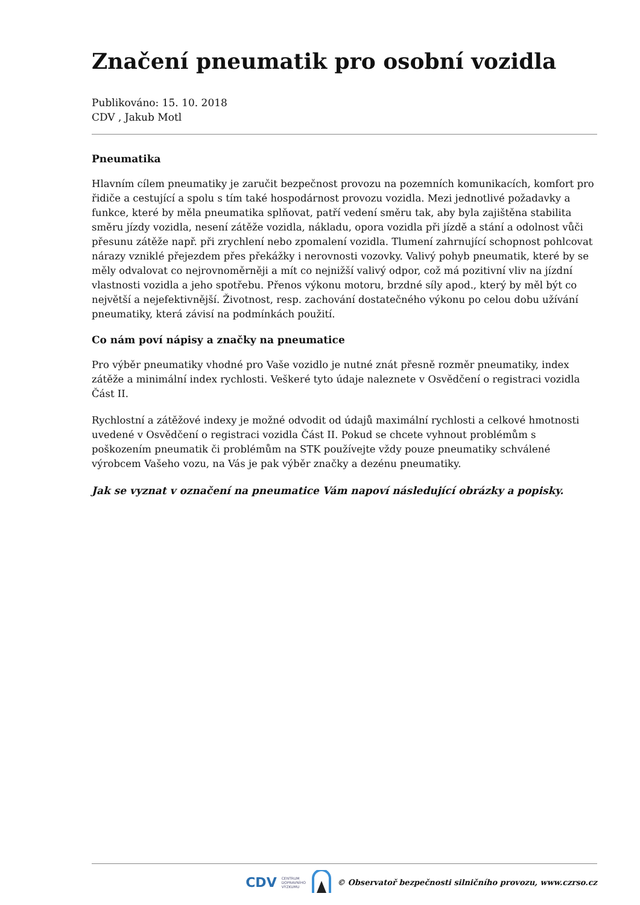Značení pneumatik pro osobní vozidla
Publikováno: 15. 10. 2018
CDV , Jakub Motl
Pneumatika
Hlavním cílem pneumatiky je zaručit bezpečnost provozu na pozemních komunikacích, komfort pro řidiče a cestující a spolu s tím také hospodárnost provozu vozidla. Mezi jednotlivé požadavky a funkce, které by měla pneumatika splňovat, patří vedení směru tak, aby byla zajištěna stabilita směru jízdy vozidla, nesení zátěže vozidla, nákladu, opora vozidla při jízdě a stání a odolnost vůči přesunu zátěže např. při zrychlení nebo zpomalení vozidla. Tlumení zahrnující schopnost pohlcovat nárazy vzniklé přejezdem přes překážky i nerovnosti vozovky. Valivý pohyb pneumatik, které by se měly odvalovat co nejrovnoměrněji a mít co nejnižší valivý odpor, což má pozitivní vliv na jízdní vlastnosti vozidla a jeho spotřebu. Přenos výkonu motoru, brzdné síly apod., který by měl být co největší a nejefektivnější. Životnost, resp. zachování dostatečného výkonu po celou dobu užívání pneumatiky, která závisí na podmínkách použití.
Co nám poví nápisy a značky na pneumatice
Pro výběr pneumatiky vhodné pro Vaše vozidlo je nutné znát přesně rozměr pneumatiky, index zátěže a minimální index rychlosti. Veškeré tyto údaje naleznete v Osvědčení o registraci vozidla Část II.
Rychlostní a zátěžové indexy je možné odvodit od údajů maximální rychlosti a celkové hmotnosti uvedené v Osvědčení o registraci vozidla Část II. Pokud se chcete vyhnout problémům s poškozením pneumatik či problémům na STK používejte vždy pouze pneumatiky schválené výrobcem Vašeho vozu, na Vás je pak výběr značky a dezénu pneumatiky.
Jak se vyznat v označení na pneumatice Vám napoví následující obrázky a popisky.
CDV CENTRUM
DOPRAVNÍHO
VÝZKUMU © Observatoř bezpečnosti silničního provozu, www.czrso.cz